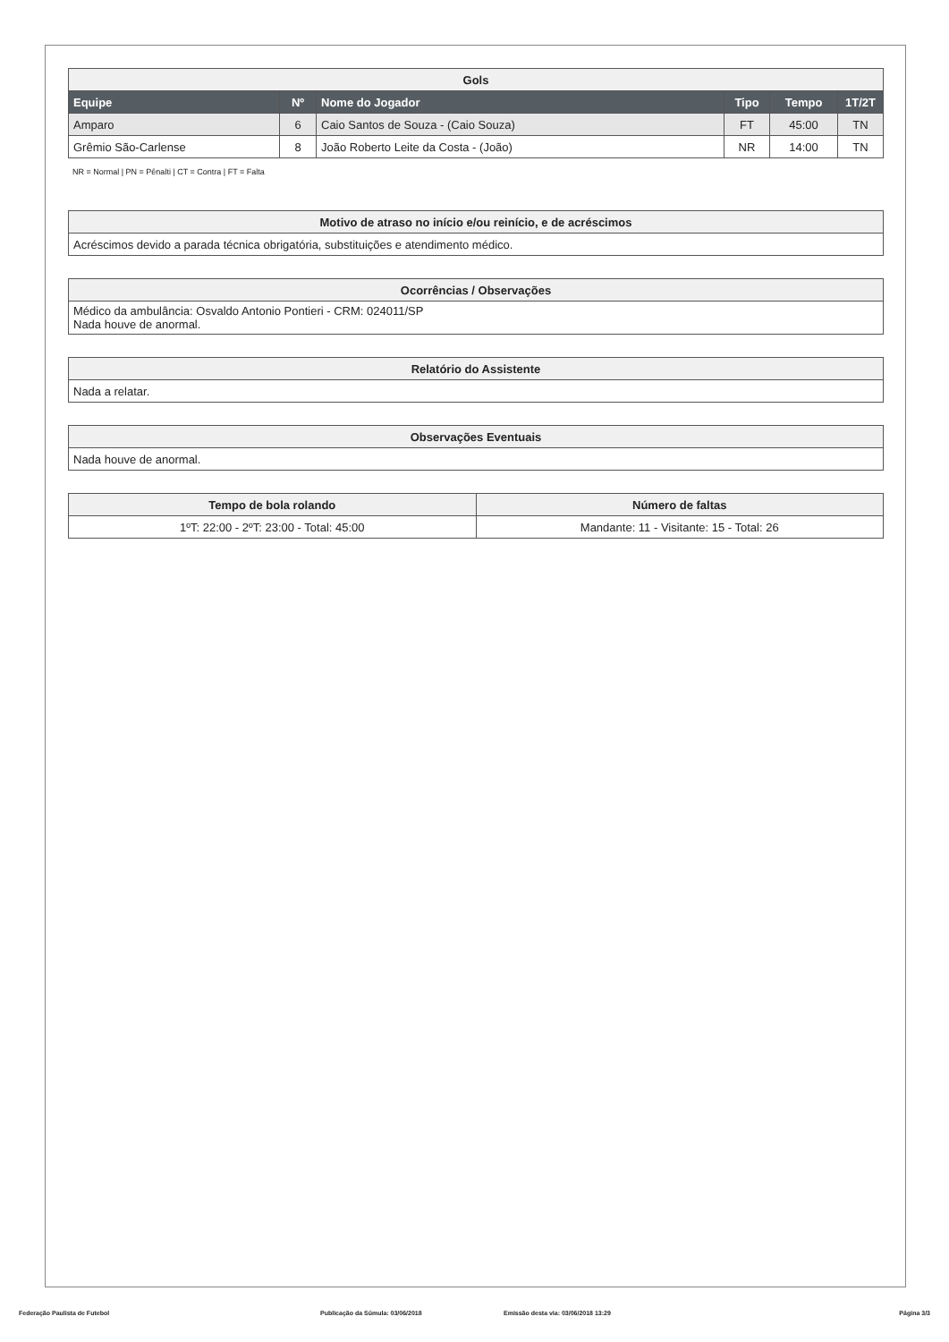| Gols | | | | | |
| --- | --- | --- | --- | --- | --- |
| Equipe | Nº | Nome do Jogador | Tipo | Tempo | 1T/2T |
| Amparo | 6 | Caio Santos de Souza - (Caio Souza) | FT | 45:00 | TN |
| Grêmio São-Carlense | 8 | João Roberto Leite da Costa - (João) | NR | 14:00 | TN |
NR = Normal | PN = Pênalti | CT = Contra | FT = Falta
| Motivo de atraso no início e/ou reinício, e de acréscimos |
| --- |
| Acréscimos devido a parada técnica obrigatória, substituições e atendimento médico. |
| Ocorrências / Observações |
| --- |
| Médico da ambulância: Osvaldo Antonio Pontieri - CRM: 024011/SP Nada houve de anormal. |
| Relatório do Assistente |
| --- |
| Nada a relatar. |
| Observações Eventuais |
| --- |
| Nada houve de anormal. |
| Tempo de bola rolando | Número de faltas |
| --- | --- |
| 1ºT: 22:00 - 2ºT: 23:00 - Total: 45:00 | Mandante: 11 - Visitante: 15 - Total: 26 |
Federação Paulista de Futebol Publicação da Súmula: 03/06/2018 Emissão desta via: 03/06/2018 13:29 Página 3/3